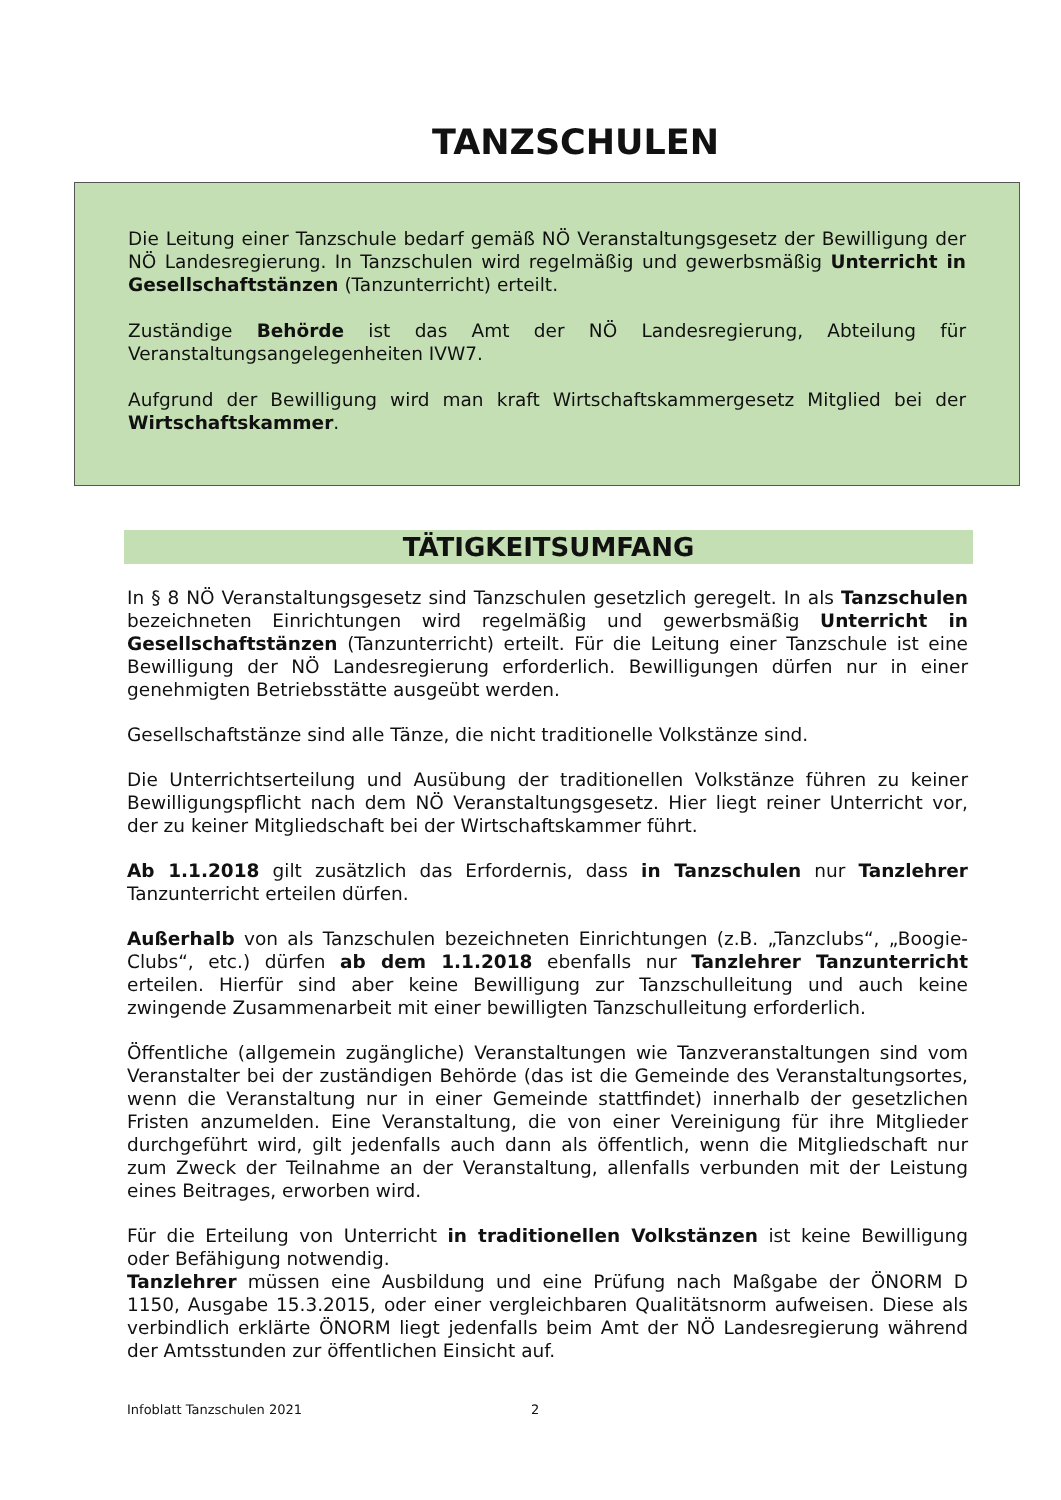TANZSCHULEN
Die Leitung einer Tanzschule bedarf gemäß NÖ Veranstaltungsgesetz der Bewilligung der NÖ Landesregierung. In Tanzschulen wird regelmäßig und gewerbsmäßig Unterricht in Gesellschaftstänzen (Tanzunterricht) erteilt.
Zuständige Behörde ist das Amt der NÖ Landesregierung, Abteilung für Veranstaltungsangelegenheiten IVW7.
Aufgrund der Bewilligung wird man kraft Wirtschaftskammergesetz Mitglied bei der Wirtschaftskammer.
TÄTIGKEITSUMFANG
In § 8 NÖ Veranstaltungsgesetz sind Tanzschulen gesetzlich geregelt. In als Tanzschulen bezeichneten Einrichtungen wird regelmäßig und gewerbsmäßig Unterricht in Gesellschaftstänzen (Tanzunterricht) erteilt. Für die Leitung einer Tanzschule ist eine Bewilligung der NÖ Landesregierung erforderlich. Bewilligungen dürfen nur in einer genehmigten Betriebsstätte ausgeübt werden.
Gesellschaftstänze sind alle Tänze, die nicht traditionelle Volkstänze sind.
Die Unterrichtserteilung und Ausübung der traditionellen Volkstänze führen zu keiner Bewilligungspflicht nach dem NÖ Veranstaltungsgesetz. Hier liegt reiner Unterricht vor, der zu keiner Mitgliedschaft bei der Wirtschaftskammer führt.
Ab 1.1.2018 gilt zusätzlich das Erfordernis, dass in Tanzschulen nur Tanzlehrer Tanzunterricht erteilen dürfen.
Außerhalb von als Tanzschulen bezeichneten Einrichtungen (z.B. „Tanzclubs“, „Boogie-Clubs“, etc.) dürfen ab dem 1.1.2018 ebenfalls nur Tanzlehrer Tanzunterricht erteilen. Hierfür sind aber keine Bewilligung zur Tanzschulleitung und auch keine zwingende Zusammenarbeit mit einer bewilligten Tanzschulleitung erforderlich.
Öffentliche (allgemein zugängliche) Veranstaltungen wie Tanzveranstaltungen sind vom Veranstalter bei der zuständigen Behörde (das ist die Gemeinde des Veranstaltungsortes, wenn die Veranstaltung nur in einer Gemeinde stattfindet) innerhalb der gesetzlichen Fristen anzumelden. Eine Veranstaltung, die von einer Vereinigung für ihre Mitglieder durchgeführt wird, gilt jedenfalls auch dann als öffentlich, wenn die Mitgliedschaft nur zum Zweck der Teilnahme an der Veranstaltung, allenfalls verbunden mit der Leistung eines Beitrages, erworben wird.
Für die Erteilung von Unterricht in traditionellen Volkstänzen ist keine Bewilligung oder Befähigung notwendig.
Tanzlehrer müssen eine Ausbildung und eine Prüfung nach Maßgabe der ÖNORM D 1150, Ausgabe 15.3.2015, oder einer vergleichbaren Qualitätsnorm aufweisen. Diese als verbindlich erklärte ÖNORM liegt jedenfalls beim Amt der NÖ Landesregierung während der Amtsstunden zur öffentlichen Einsicht auf.
Infoblatt Tanzschulen 2021 2